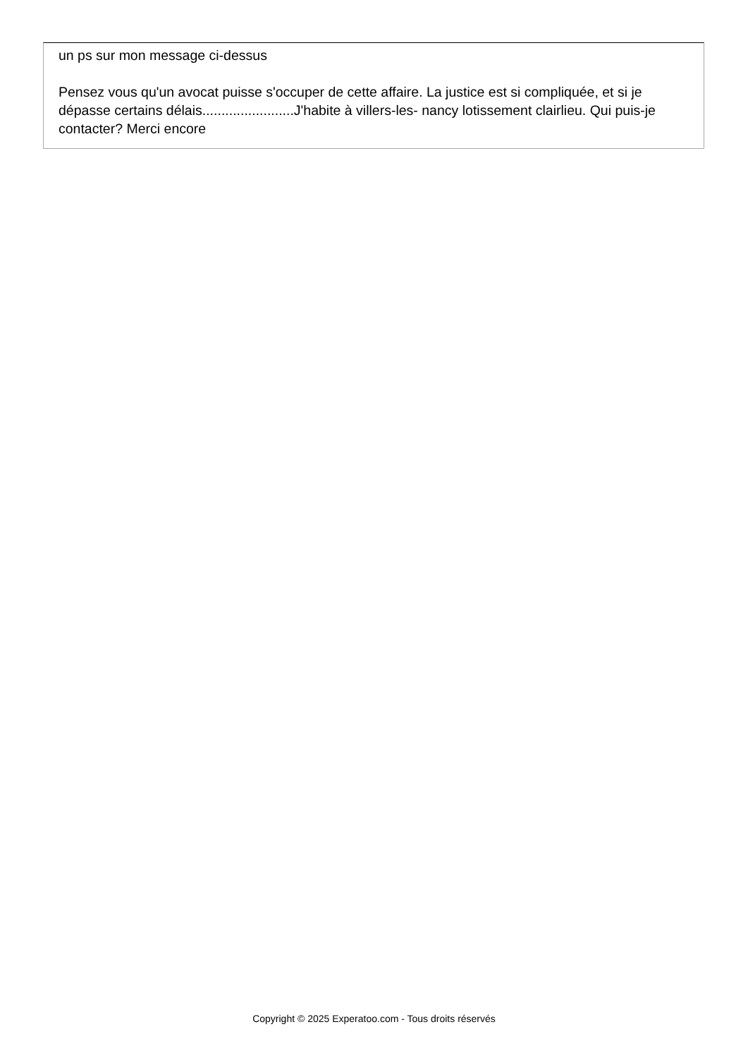un ps sur mon message ci-dessus
Pensez vous qu'un avocat puisse s'occuper de cette affaire. La justice est si compliquée, et si je dépasse certains délais........................J'habite à villers-les- nancy lotissement clairlieu. Qui puis-je contacter? Merci encore
Copyright © 2025 Experatoo.com - Tous droits réservés